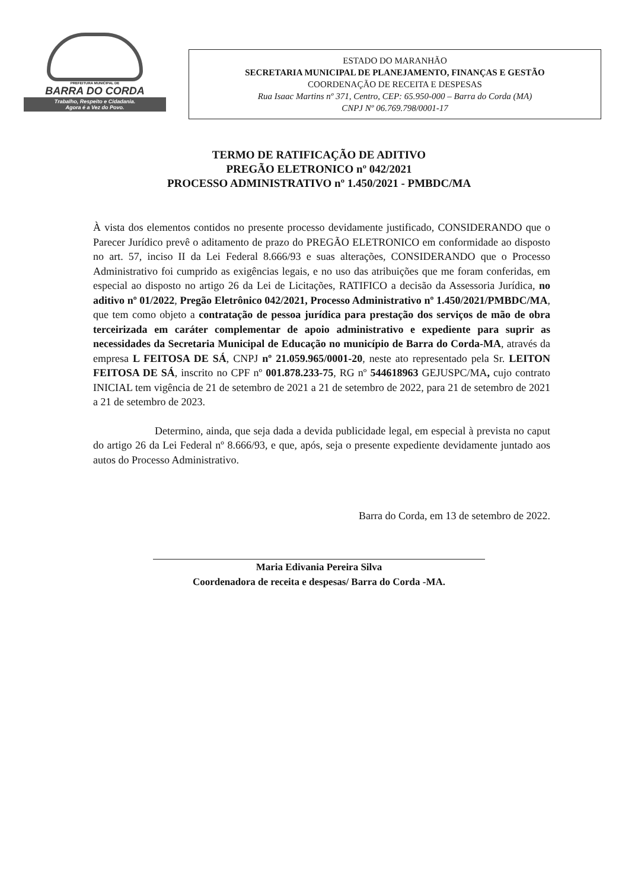PREFEITURA MUNICIPAL DE
BARRA DO CORDA
Trabalho, Respeito e Cidadania.
Agora é a Vez do Povo.
ESTADO DO MARANHÃO
SECRETARIA MUNICIPAL DE PLANEJAMENTO, FINANÇAS E GESTÃO
COORDENAÇÃO DE RECEITA E DESPESAS
Rua Isaac Martins nº 371, Centro, CEP: 65.950-000 – Barra do Corda (MA)
CNPJ Nº 06.769.798/0001-17
TERMO DE RATIFICAÇÃO DE ADITIVO
PREGÃO ELETRONICO nº 042/2021
PROCESSO ADMINISTRATIVO nº 1.450/2021 - PMBDC/MA
À vista dos elementos contidos no presente processo devidamente justificado, CONSIDERANDO que o Parecer Jurídico prevê o aditamento de prazo do PREGÃO ELETRONICO em conformidade ao disposto no art. 57, inciso II da Lei Federal 8.666/93 e suas alterações, CONSIDERANDO que o Processo Administrativo foi cumprido as exigências legais, e no uso das atribuições que me foram conferidas, em especial ao disposto no artigo 26 da Lei de Licitações, RATIFICO a decisão da Assessoria Jurídica, no aditivo nº 01/2022, Pregão Eletrônico 042/2021, Processo Administrativo nº 1.450/2021/PMBDC/MA, que tem como objeto a contratação de pessoa jurídica para prestação dos serviços de mão de obra terceirizada em caráter complementar de apoio administrativo e expediente para suprir as necessidades da Secretaria Municipal de Educação no município de Barra do Corda-MA, através da empresa L FEITOSA DE SÁ, CNPJ nº 21.059.965/0001-20, neste ato representado pela Sr. LEITON FEITOSA DE SÁ, inscrito no CPF nº 001.878.233-75, RG nº 544618963 GEJUSPC/MA, cujo contrato INICIAL tem vigência de 21 de setembro de 2021 a 21 de setembro de 2022, para 21 de setembro de 2021 a 21 de setembro de 2023.
Determino, ainda, que seja dada a devida publicidade legal, em especial à prevista no caput do artigo 26 da Lei Federal nº 8.666/93, e que, após, seja o presente expediente devidamente juntado aos autos do Processo Administrativo.
Barra do Corda, em 13 de setembro de 2022.
Maria Edivania Pereira Silva
Coordenadora de receita e despesas/ Barra do Corda -MA.